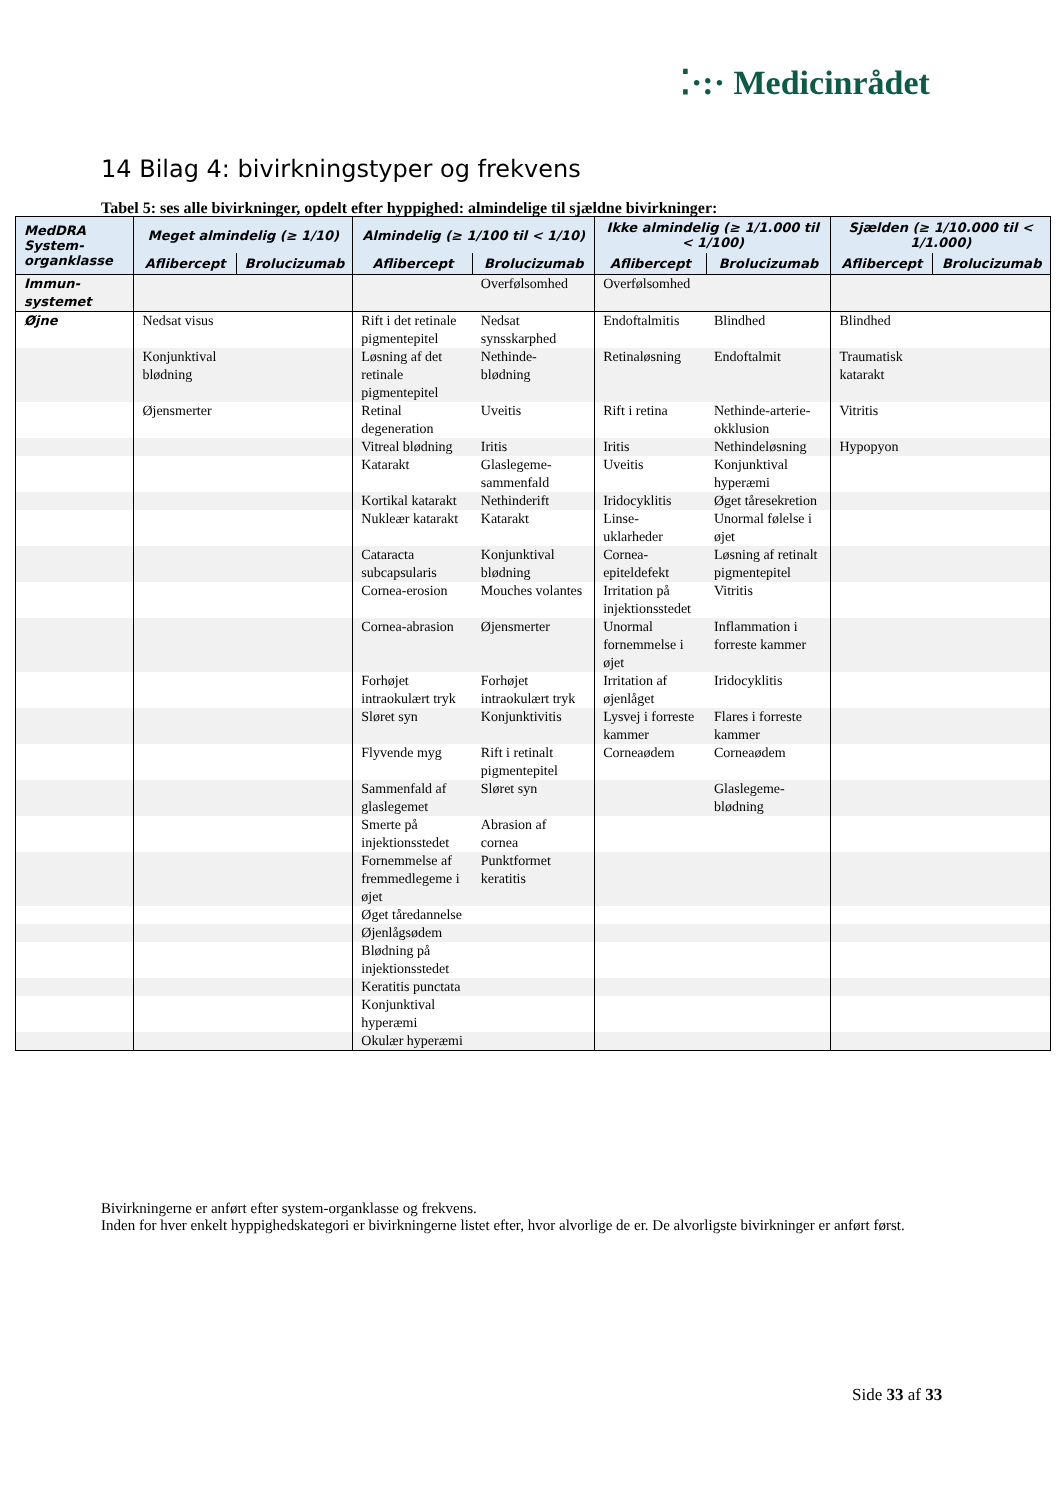⁚·:· Medicinrådet
14 Bilag 4: bivirkningstyper og frekvens
Tabel 5: ses alle bivirkninger, opdelt efter hyppighed: almindelige til sjældne bivirkninger:
| MedDRA System-organklasse | Meget almindelig (≥ 1/10) | | Almindelig (≥ 1/100 til < 1/10) | | Ikke almindelig (≥ 1/1.000 til < 1/100) | | Sjælden (≥ 1/10.000 til < 1/1.000) | |
| --- | --- | --- | --- | --- | --- | --- | --- | --- |
| | Aflibercept | Brolucizumab | Aflibercept | Brolucizumab | Aflibercept | Brolucizumab | Aflibercept | Brolucizumab |
| Immun-systemet | | | | Overfølsomhed | Overfølsomhed | | | |
| Øjne | Nedsat visus | | Rift i det retinale pigmentepitel | Nedsat synsskarphed | Endoftalmitis | Blindhed | Blindhed | |
| | Konjunktival blødning | | Løsning af det retinale pigmentepitel | Nethinde-blødning | Retinaløsning | Endoftalmit | Traumatisk katarakt | |
| | Øjensmerter | | Retinal degeneration | Uveitis | Rift i retina | Nethinde-arterie-okklusion | Vitritis | |
| | | | Vitreal blødning | Iritis | Iritis | Nethindeløsning | Hypopyon | |
| | | | Katarakt | Glaslegeme-sammenfald | Uveitis | Konjunktival hyperæmi | | |
| | | | Kortikal katarakt | Nethinderift | Iridocyklitis | Øget tåresekretion | | |
| | | | Nukleær katarakt | Katarakt | Linse-uklarheder | Unormal følelse i øjet | | |
| | | | Cataracta subcapsularis | Konjunktival blødning | Cornea-epiteldefekt | Løsning af retinalt pigmentepitel | | |
| | | | Cornea-erosion | Mouches volantes | Irritation på injektionsstedet | Vitritis | | |
| | | | Cornea-abrasion | Øjensmerter | Unormal fornemmelse i øjet | Inflammation i forreste kammer | | |
| | | | Forhøjet intraokulært tryk | Forhøjet intraokulært tryk | Irritation af øjenlåget | Iridocyklitis | | |
| | | | Sløret syn | Konjunktivitis | Lysvej i forreste kammer | Flares i forreste kammer | | |
| | | | Flyvende myg | Rift i retinalt pigmentepitel | Corneaødem | Corneaødem | | |
| | | | Sammenfald af glaslegemet | Sløret syn | | Glaslegeme-blødning | | |
| | | | Smerte på injektionsstedet | Abrasion af cornea | | | | |
| | | | Fornemmelse af fremmedlegeme i øjet | Punktformet keratitis | | | | |
| | | | Øget tåredannelse | | | | | |
| | | | Øjenlågsødem | | | | | |
| | | | Blødning på injektionsstedet | | | | | |
| | | | Keratitis punctata | | | | | |
| | | | Konjunktival hyperæmi | | | | | |
| | | | Okulær hyperæmi | | | | | |
Bivirkningerne er anført efter system-organklasse og frekvens.
Inden for hver enkelt hyppighedskategori er bivirkningerne listet efter, hvor alvorlige de er. De alvorligste bivirkninger er anført først.
Side 33 af 33